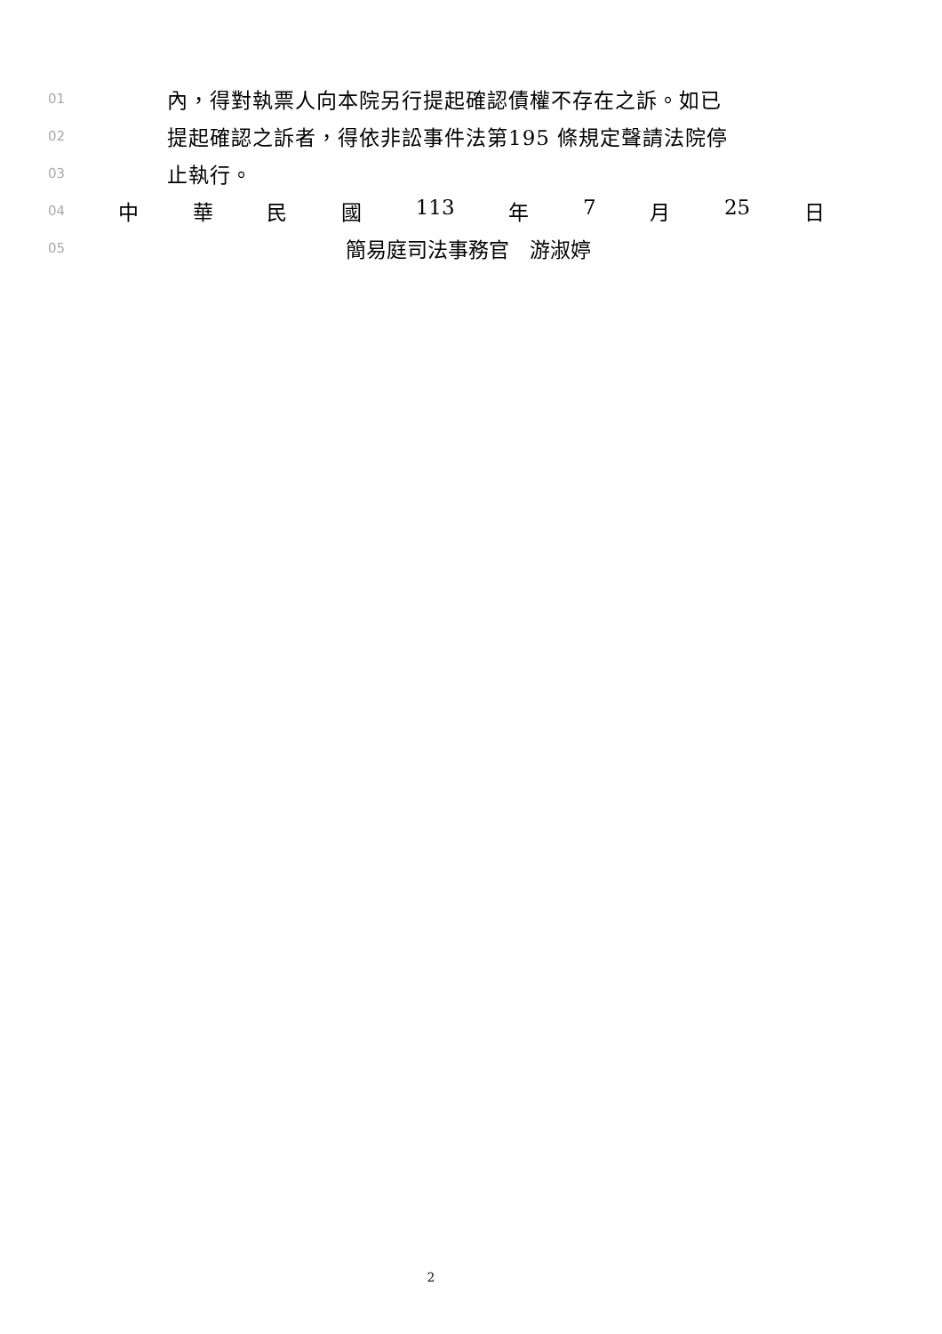01 內，得對執票人向本院另行提起確認債權不存在之訴。如已
02 提起確認之訴者，得依非訟事件法第195 條規定聲請法院停
03 止執行。
04 中 華 民 國 113 年 7 月 25 日
05 簡易庭司法事務官　游淑婷
2